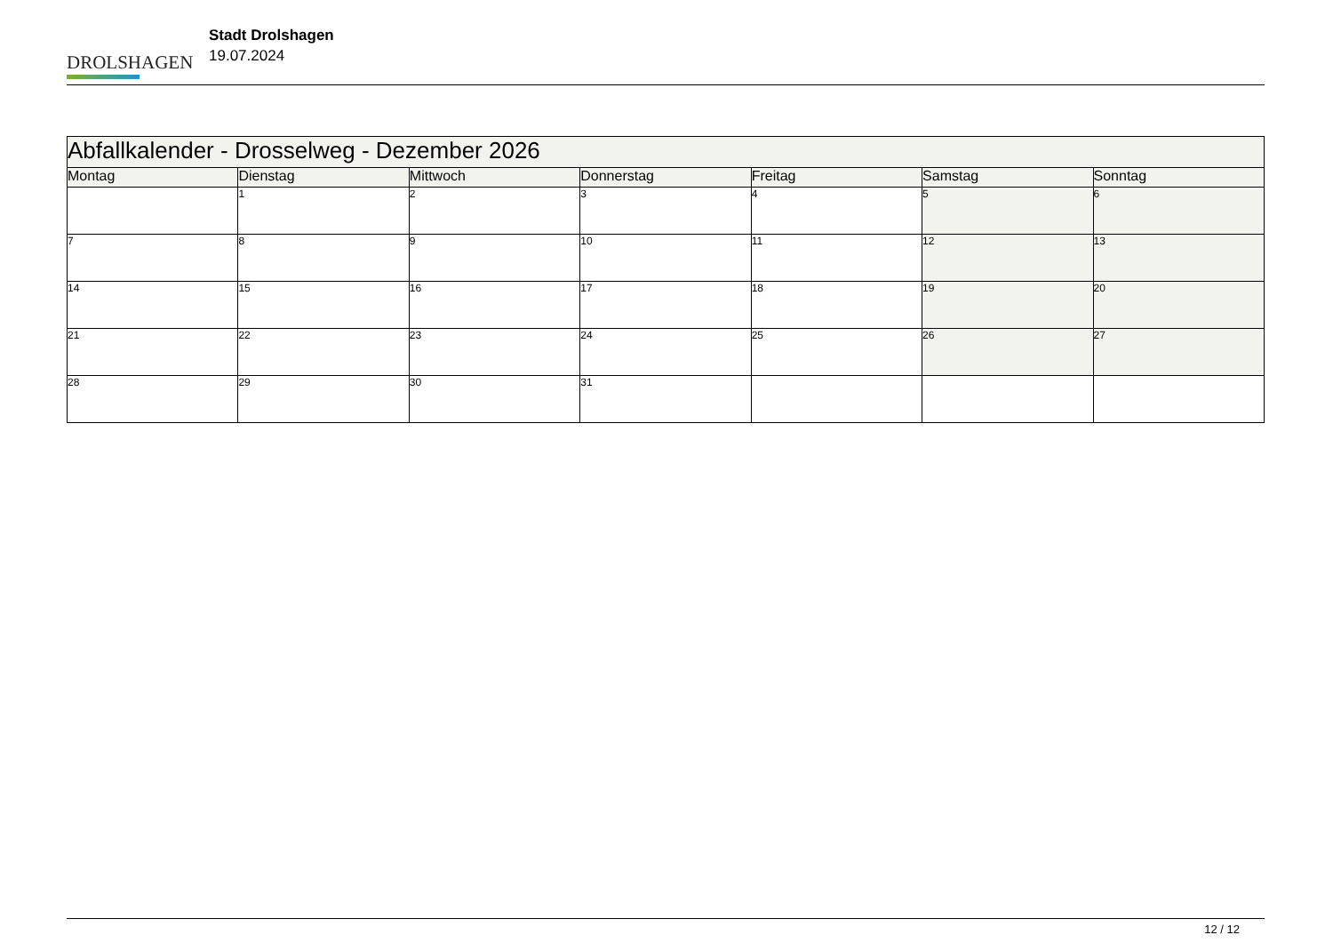DROLSHAGEN
Stadt Drolshagen
19.07.2024
| Abfallkalender - Drosselweg - Dezember 2026 | | | | | | |
| --- | --- | --- | --- | --- | --- | --- |
| Montag | Dienstag | Mittwoch | Donnerstag | Freitag | Samstag | Sonntag |
| | 1 | 2 | 3 | 4 | 5 | 6 |
| 7 | 8 | 9 | 10 | 11 | 12 | 13 |
| 14 | 15 | 16 | 17 | 18 | 19 | 20 |
| 21 | 22 | 23 | 24 | 25 | 26 | 27 |
| 28 | 29 | 30 | 31 | | | |
12 / 12